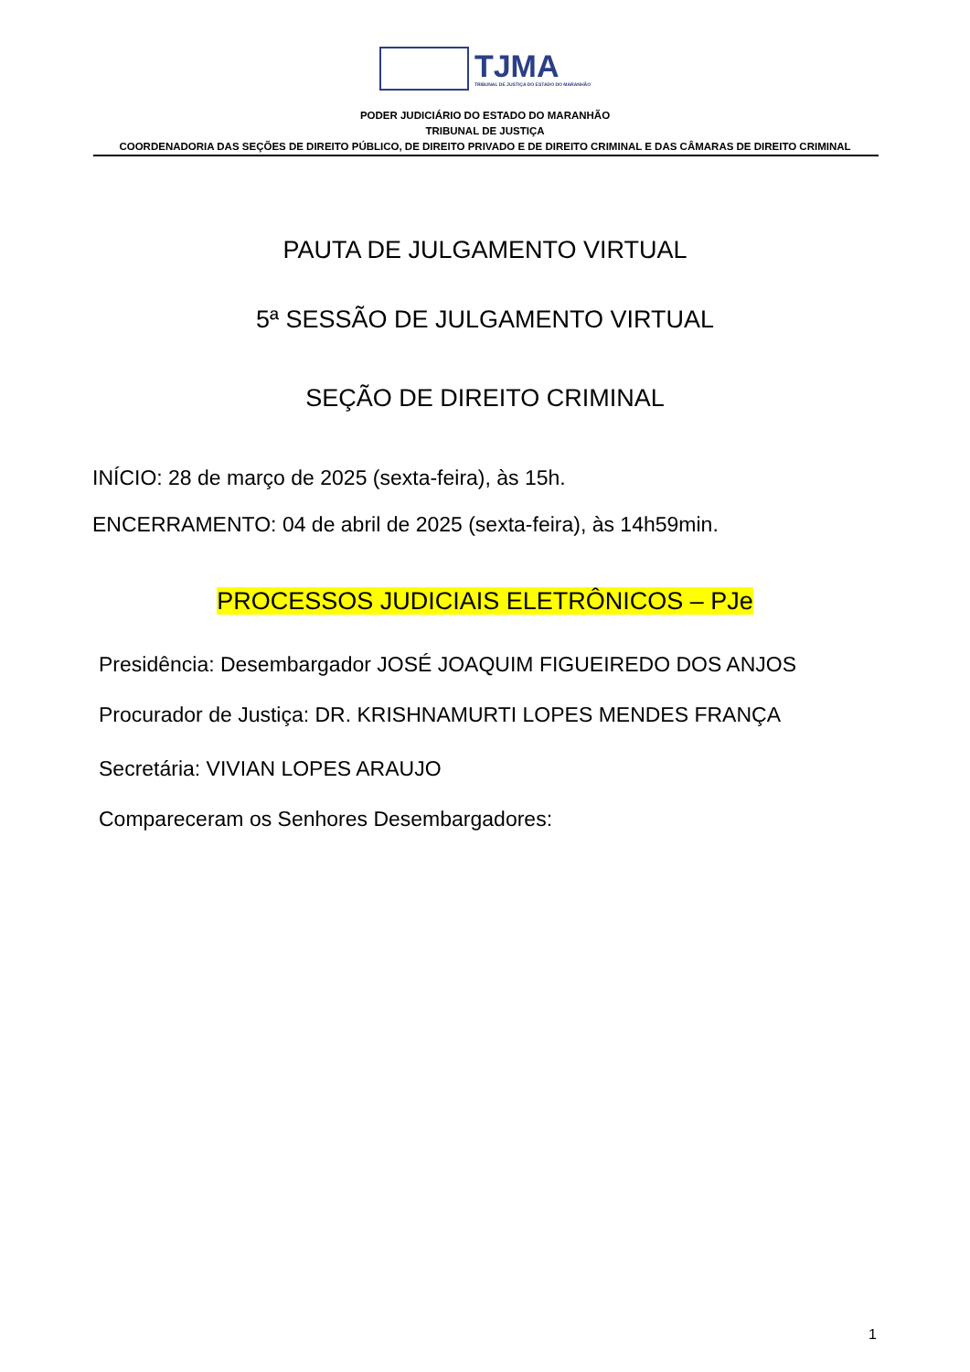TJMA
TRIBUNAL DE JUSTIÇA DO ESTADO DO MARANHÃO
PODER JUDICIÁRIO DO ESTADO DO MARANHÃO
TRIBUNAL DE JUSTIÇA
COORDENADORIA DAS SEÇÕES DE DIREITO PÚBLICO, DE DIREITO PRIVADO E DE DIREITO CRIMINAL E DAS CÂMARAS DE DIREITO CRIMINAL
PAUTA DE JULGAMENTO VIRTUAL
5ª SESSÃO DE JULGAMENTO VIRTUAL
SEÇÃO DE DIREITO CRIMINAL
INÍCIO: 28 de março de 2025 (sexta-feira), às 15h.
ENCERRAMENTO: 04 de abril de 2025 (sexta-feira), às 14h59min.
PROCESSOS JUDICIAIS ELETRÔNICOS – PJe
Presidência: Desembargador JOSÉ JOAQUIM FIGUEIREDO DOS ANJOS
Procurador de Justiça: DR. KRISHNAMURTI LOPES MENDES FRANÇA
Secretária: VIVIAN LOPES ARAUJO
Compareceram os Senhores Desembargadores:
1